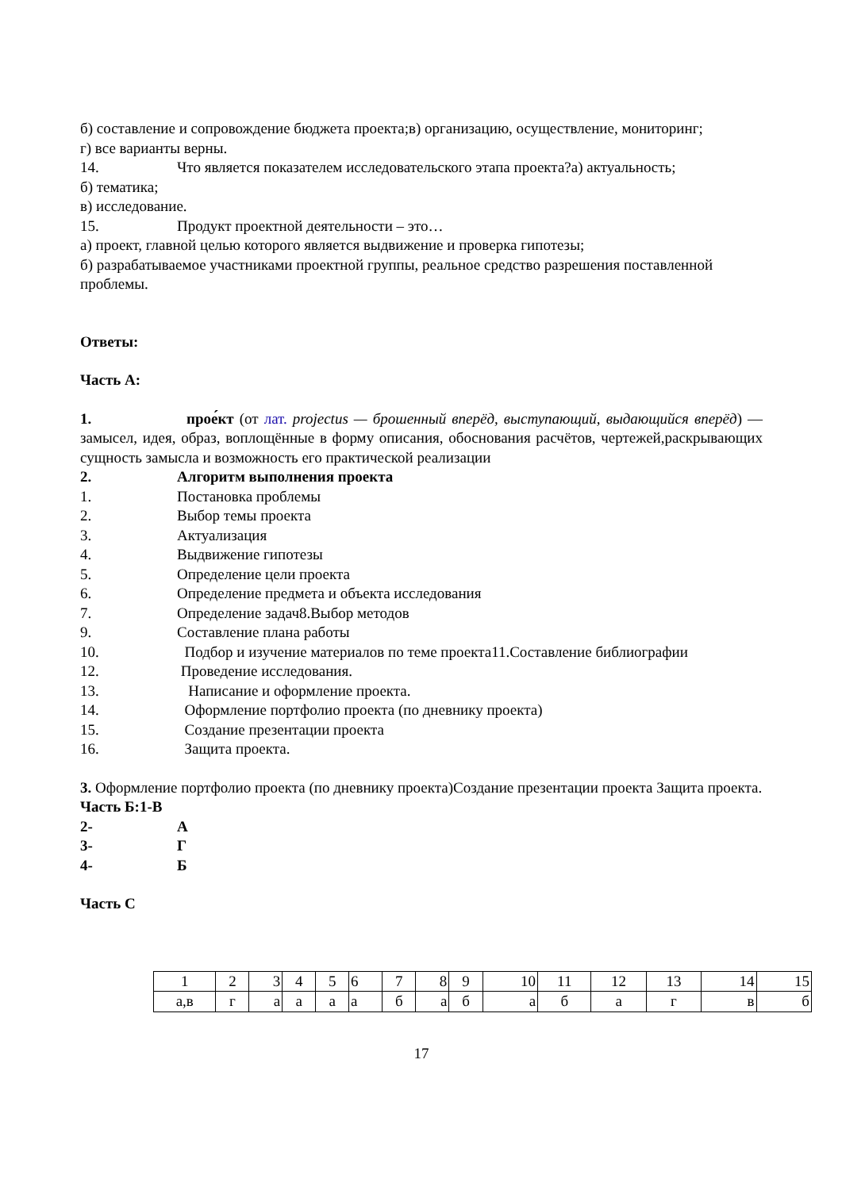б) составление и сопровождение бюджета проекта;в) организацию, осуществление, мониторинг;
г) все варианты верны.
14. Что является показателем исследовательского этапа проекта?а) актуальность;
б) тематика;
в) исследование.
15. Продукт проектной деятельности – это…
а) проект, главной целью которого является выдвижение и проверка гипотезы;
б) разрабатываемое участниками проектной группы, реальное средство разрешения поставленной проблемы.
Ответы:
Часть А:
1. прое́кт (от лат. projectus — брошенный вперёд, выступающий, выдающийся вперёд) — замысел, идея, образ, воплощённые в форму описания, обоснования расчётов, чертежей,раскрывающих сущность замысла и возможность его практической реализации
2. Алгоритм выполнения проекта
1. Постановка проблемы
2. Выбор темы проекта
3. Актуализация
4. Выдвижение гипотезы
5. Определение цели проекта
6. Определение предмета и объекта исследования
7. Определение задач8.Выбор методов
9. Составление плана работы
10. Подбор и изучение материалов по теме проекта11.Составление библиографии
12. Проведение исследования.
13. Написание и оформление проекта.
14. Оформление портфолио проекта (по дневнику проекта)
15. Создание презентации проекта
16. Защита проекта.
3. Оформление портфолио проекта (по дневнику проекта)Создание презентации проекта Защита проекта.
Часть Б:1-В
2- А
3- Г
4- Б
Часть С
| 1 | 2 | 3 | 4 | 5 | 6 | 7 | 8 | 9 | 10 | 11 | 12 | 13 | 14 | 15 |
| а,в | г | а | а | а | а | б | а | б | а | б | а | г | в | б |
17